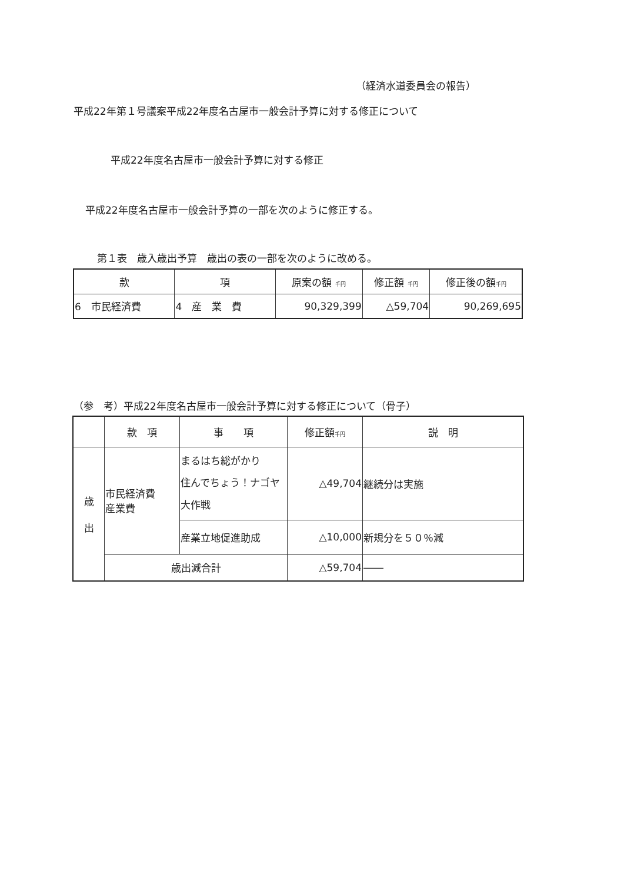（経済水道委員会の報告）
平成22年第１号議案平成22年度名古屋市一般会計予算に対する修正について
平成22年度名古屋市一般会計予算に対する修正
平成22年度名古屋市一般会計予算の一部を次のように修正する。
第１表　歳入歳出予算　歳出の表の一部を次のように改める。
| 款 | 項 | 原案の額 千円 | 修正額 千円 | 修正後の額 千円 |
| --- | --- | --- | --- | --- |
| 6 市民経済費 | 4 産 業 費 | 90,329,399 | △59,704 | 90,269,695 |
（参　考）平成22年度名古屋市一般会計予算に対する修正について（骨子）
| | 款 項 | 事 項 | 修正額 千円 | 説 明 |
| --- | --- | --- | --- | --- |
| 歳 出 | 市民経済費 産業費 | まるはち総がかり 住んでちょう！ナゴヤ大作戦 | △49,704 | 継続分は実施 |
| | | 産業立地促進助成 | △10,000 | 新規分を５０％減 |
| | 歳出減合計 | | △59,704 | ―― |